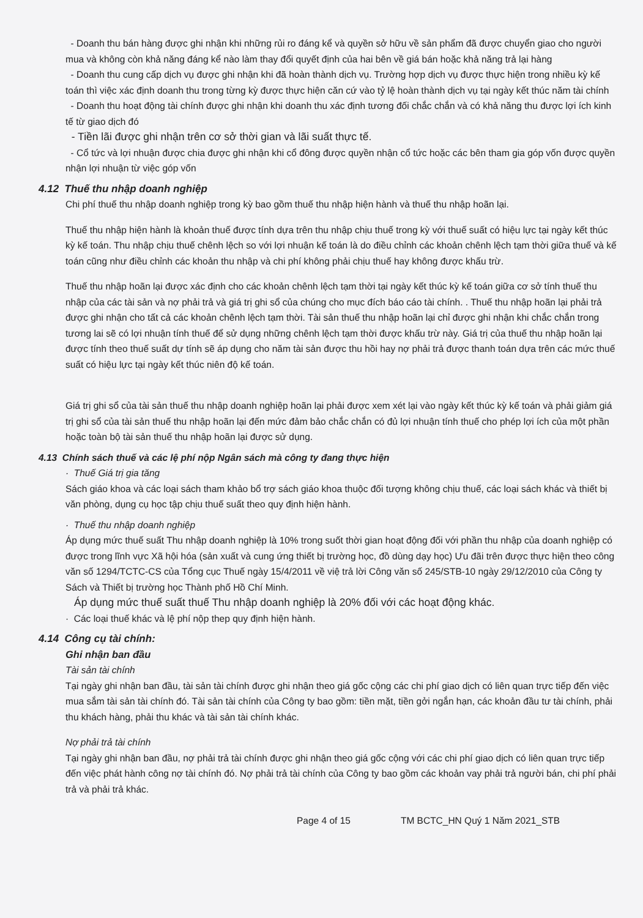- Doanh thu bán hàng được ghi nhận khi những rủi ro đáng kể và quyền sở hữu về sản phẩm đã được chuyển giao cho người mua và không còn khả năng đáng kể nào làm thay đổi quyết định của hai bên về giá bán hoặc khả năng trả lại hàng
- Doanh thu cung cấp dịch vụ được ghi nhận khi đã hoàn thành dịch vụ. Trường hợp dịch vụ được thực hiện trong nhiều kỳ kế toán thì việc xác định doanh thu trong từng kỳ được thực hiện căn cứ vào tỷ lệ hoàn thành dịch vụ tại ngày kết thúc năm tài chính
- Doanh thu hoạt động tài chính được ghi nhận khi doanh thu xác định tương đối chắc chắn và có khả năng thu được lợi ích kinh tế từ giao dịch đó
- Tiền lãi được ghi nhận trên cơ sở thời gian và lãi suất thực tế.
- Cổ tức và lợi nhuận được chia được ghi nhận khi cổ đông được quyền nhận cổ tức hoặc các bên tham gia góp vốn được quyền nhận lợi nhuận từ việc góp vốn
4.12 Thuế thu nhập doanh nghiệp
Chi phí thuế thu nhập doanh nghiệp trong kỳ bao gồm thuế thu nhập hiện hành và thuế thu nhập hoãn lại.
Thuế thu nhập hiện hành là khoản thuế được tính dựa trên thu nhập chịu thuế trong kỳ với thuế suất có hiệu lực tại ngày kết thúc kỳ kế toán. Thu nhập chịu thuế chênh lệch so với lợi nhuận kế toán là do điều chỉnh các khoản chênh lệch tạm thời giữa thuế và kế toán cũng như điều chỉnh các khoản thu nhập và chi phí không phải chịu thuế hay không được khấu trừ.
Thuế thu nhập hoãn lại được xác định cho các khoản chênh lệch tạm thời tại ngày kết thúc kỳ kế toán giữa cơ sở tính thuế thu nhập của các tài sản và nợ phải trả và giá trị ghi sổ của chúng cho mục đích báo cáo tài chính. . Thuế thu nhập hoãn lại phải trả được ghi nhận cho tất cả các khoản chênh lệch tạm thời. Tài sản thuế thu nhập hoãn lại chỉ được ghi nhận khi chắc chắn trong tương lai sẽ có lợi nhuận tính thuế để sử dụng những chênh lệch tạm thời được khấu trừ này. Giá trị của thuế thu nhập hoãn lại được tính theo thuế suất dự tính sẽ áp dụng cho năm tài sản được thu hồi hay nợ phải trả được thanh toán dựa trên các mức thuế suất có hiệu lực tại ngày kết thúc niên độ kế toán.
Giá trị ghi sổ của tài sản thuế thu nhập doanh nghiệp hoãn lại phải được xem xét lại vào ngày kết thúc kỳ kế toán và phải giảm giá trị ghi sổ của tài sản thuế thu nhập hoãn lại đến mức đảm bảo chắc chắn có đủ lợi nhuận tính thuế cho phép lợi ích của một phần hoặc toàn bộ tài sản thuế thu nhập hoãn lại được sử dụng.
4.13 Chính sách thuế và các lệ phí nộp Ngân sách mà công ty đang thực hiện
· Thuế Giá trị gia tăng
Sách giáo khoa và các loại sách tham khảo bổ trợ sách giáo khoa thuộc đối tượng không chịu thuế, các loại sách khác và thiết bị văn phòng, dụng cụ học tập chịu thuế suất theo quy định hiện hành.
· Thuế thu nhập doanh nghiệp
Áp dụng mức thuế suất Thu nhập doanh nghiệp là 10% trong suốt thời gian hoạt động đối với phần thu nhập của doanh nghiệp có được trong lĩnh vực Xã hội hóa (sản xuất và cung ứng thiết bị trường học, đồ dùng dạy học) Ưu đãi trên được thực hiện theo công văn số 1294/TCTC-CS của Tổng cục Thuế ngày 15/4/2011 về việ trả lời Công văn số 245/STB-10 ngày 29/12/2010 của Công ty Sách và Thiết bị trường học Thành phố Hồ Chí Minh.
Áp dụng mức thuế suất thuế Thu nhập doanh nghiệp là 20% đối với các hoạt động khác.
· Các loại thuế khác và lệ phí nộp thep quy định hiện hành.
4.14 Công cụ tài chính:
Ghi nhận ban đầu
Tài sản tài chính
Tại ngày ghi nhận ban đầu, tài sản tài chính được ghi nhận theo giá gốc cộng các chi phí giao dịch có liên quan trực tiếp đến việc mua sắm tài sản tài chính đó. Tài sản tài chính của Công ty bao gồm: tiền mặt, tiền gởi ngắn hạn, các khoản đầu tư tài chính, phải thu khách hàng, phải thu khác và tài sản tài chính khác.
Nợ phải trả tài chính
Tại ngày ghi nhận ban đầu, nợ phải trả tài chính được ghi nhận theo giá gốc cộng với các chi phí giao dịch có liên quan trực tiếp đến việc phát hành công nợ tài chính đó. Nợ phải trả tài chính của Công ty bao gồm các khoản vay phải trả người bán, chi phí phải trả và phải trả khác.
Page 4 of 15 TM BCTC_HN Quý 1 Năm 2021_STB